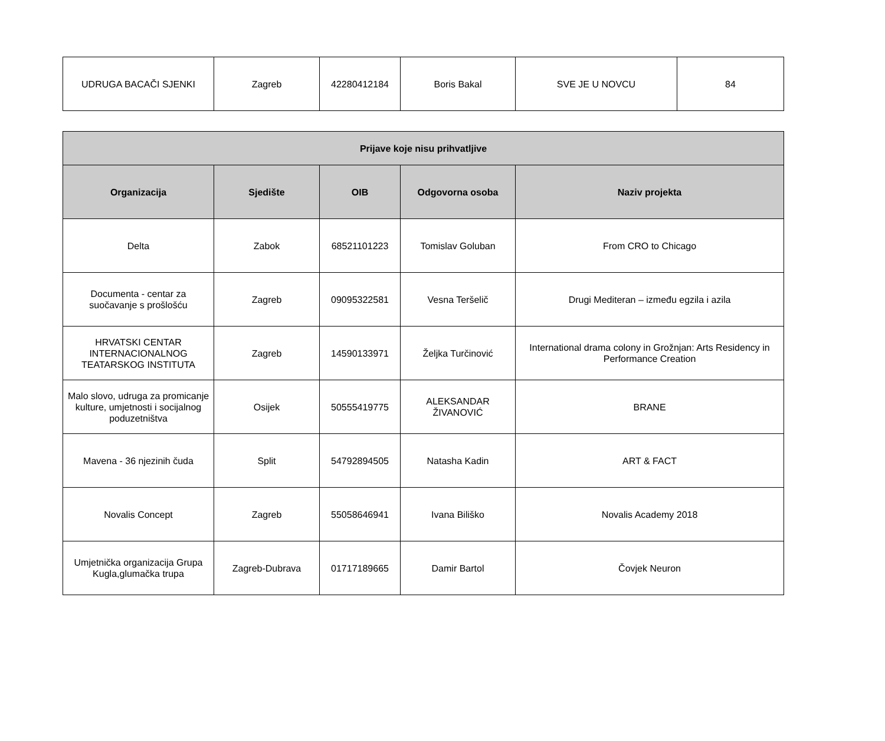| UDRUGA BACAČI SJENKI | Zagreb | 42280412184 | Boris Bakal | SVE JE U NOVCU | 84 |
| Prijave koje nisu prihvatljive | | | | |
| --- | --- | --- | --- | --- |
| Organizacija | Sjedište | OIB | Odgovorna osoba | Naziv projekta |
| Delta | Zabok | 68521101223 | Tomislav Goluban | From CRO to Chicago |
| Documenta - centar za suočavanje s prošlošću | Zagreb | 09095322581 | Vesna Teršelič | Drugi Mediteran – između egzila i azila |
| HRVATSKI CENTAR INTERNACIONALNOG TEATARSKOG INSTITUTA | Zagreb | 14590133971 | Željka Turčinović | International drama colony in Grožnjan: Arts Residency in Performance Creation |
| Malo slovo, udruga za promicanje kulture, umjetnosti i socijalnog poduzetništva | Osijek | 50555419775 | ALEKSANDAR ŽIVANOVIĆ | BRANE |
| Mavena - 36 njezinih čuda | Split | 54792894505 | Natasha Kadin | ART & FACT |
| Novalis Concept | Zagreb | 55058646941 | Ivana Biliško | Novalis Academy 2018 |
| Umjetnička organizacija Grupa Kugla,glumačka trupa | Zagreb-Dubrava | 01717189665 | Damir Bartol | Čovjek Neuron |